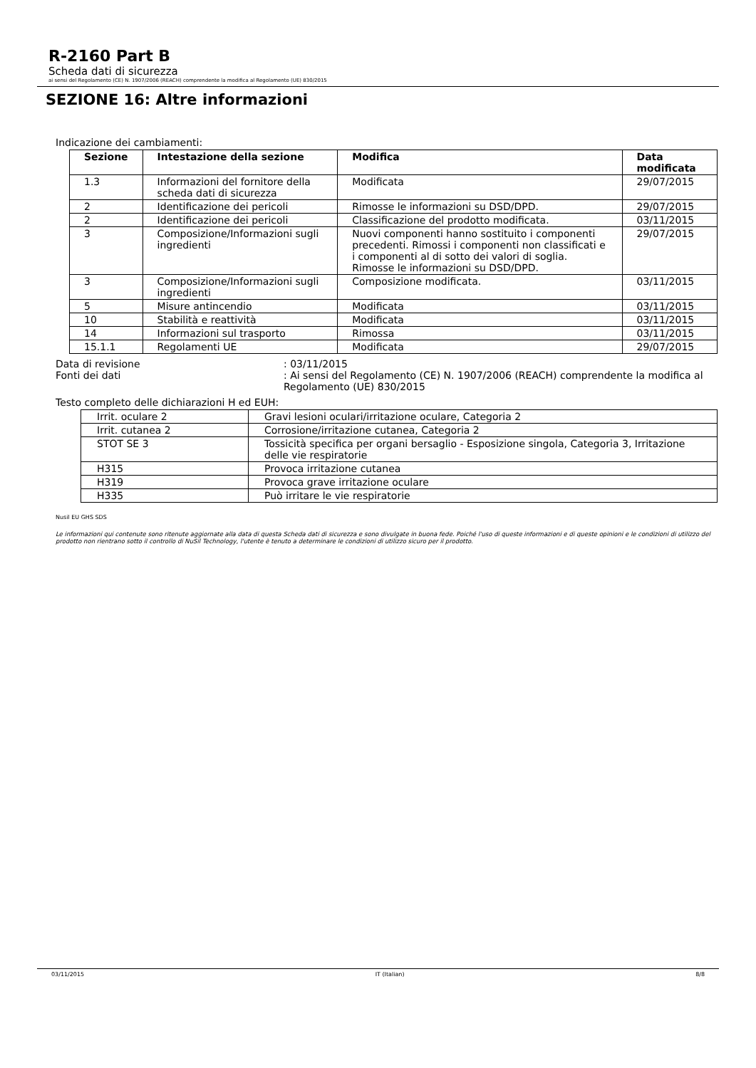R-2160 Part B
Scheda dati di sicurezza
ai sensi del Regolamento (CE) N. 1907/2006 (REACH) comprendente la modifica al Regolamento (UE) 830/2015
SEZIONE 16: Altre informazioni
Indicazione dei cambiamenti:
| Sezione | Intestazione della sezione | Modifica | Data modificata |
| --- | --- | --- | --- |
| 1.3 | Informazioni del fornitore della scheda dati di sicurezza | Modificata | 29/07/2015 |
| 2 | Identificazione dei pericoli | Rimosse le informazioni su DSD/DPD. | 29/07/2015 |
| 2 | Identificazione dei pericoli | Classificazione del prodotto modificata. | 03/11/2015 |
| 3 | Composizione/Informazioni sugli ingredienti | Nuovi componenti hanno sostituito i componenti precedenti. Rimossi i componenti non classificati e i componenti al di sotto dei valori di soglia. Rimosse le informazioni su DSD/DPD. | 29/07/2015 |
| 3 | Composizione/Informazioni sugli ingredienti | Composizione modificata. | 03/11/2015 |
| 5 | Misure antincendio | Modificata | 03/11/2015 |
| 10 | Stabilità e reattività | Modificata | 03/11/2015 |
| 14 | Informazioni sul trasporto | Rimossa | 03/11/2015 |
| 15.1.1 | Regolamenti UE | Modificata | 29/07/2015 |
Data di revisione : 03/11/2015
Fonti dei dati : Ai sensi del Regolamento (CE) N. 1907/2006 (REACH) comprendente la modifica al Regolamento (UE) 830/2015
Testo completo delle dichiarazioni H ed EUH:
| Irrit. oculare 2 | Gravi lesioni oculari/irritazione oculare, Categoria 2 |
| Irrit. cutanea 2 | Corrosione/irritazione cutanea, Categoria 2 |
| STOT SE 3 | Tossicità specifica per organi bersaglio - Esposizione singola, Categoria 3, Irritazione delle vie respiratorie |
| H315 | Provoca irritazione cutanea |
| H319 | Provoca grave irritazione oculare |
| H335 | Può irritare le vie respiratorie |
Nusil EU GHS SDS
Le informazioni qui contenute sono ritenute aggiornate alla data di questa Scheda dati di sicurezza e sono divulgate in buona fede. Poiché l'uso di queste informazioni e di queste opinioni e le condizioni di utilizzo del prodotto non rientrano sotto il controllo di NuSil Technology, l'utente è tenuto a determinare le condizioni di utilizzo sicuro per il prodotto.
03/11/2015 IT (Italian) 8/8